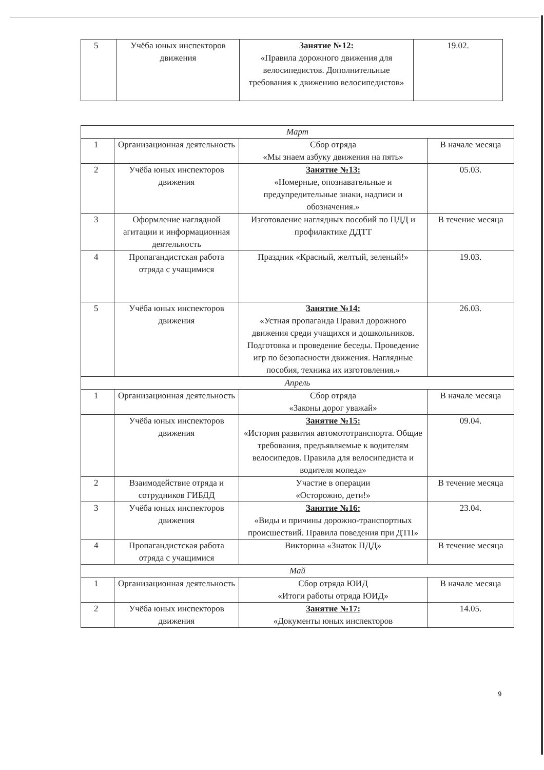| 5 | Учёба юных инспекторов движения | Занятие №12: «Правила дорожного движения для велосипедистов. Дополнительные требования к движению велосипедистов» | 19.02. |
| Март | | | |
| 1 | Организационная деятельность | Сбор отряда «Мы знаем азбуку движения на пять» | В начале месяца |
| 2 | Учёба юных инспекторов движения | Занятие №13: «Номерные, опознавательные и предупредительные знаки, надписи и обозначения.» | 05.03. |
| 3 | Оформление наглядной агитации и информационная деятельность | Изготовление наглядных пособий по ПДД и профилактике ДДТТ | В течение месяца |
| 4 | Пропагандистская работа отряда с учащимися | Праздник «Красный, желтый, зеленый!» | 19.03. |
| 5 | Учёба юных инспекторов движения | Занятие №14: «Устная пропаганда Правил дорожного движения среди учащихся и дошкольников. Подготовка и проведение беседы. Проведение игр по безопасности движения. Наглядные пособия, техника их изготовления.» | 26.03. |
| Апрель | | | |
| 1 | Организационная деятельность | Сбор отряда «Законы дорог уважай» | В начале месяца |
| | Учёба юных инспекторов движения | Занятие №15: «История развития автомототранспорта. Общие требования, предъявляемые к водителям велосипедов. Правила для велосипедиста и водителя мопеда» | 09.04. |
| 2 | Взаимодействие отряда и сотрудников ГИБДД | Участие в операции «Осторожно, дети!» | В течение месяца |
| 3 | Учёба юных инспекторов движения | Занятие №16: «Виды и причины дорожно-транспортных происшествий. Правила поведения при ДТП» | 23.04. |
| 4 | Пропагандистская работа отряда с учащимися | Викторина «Знаток ПДД» | В течение месяца |
| Май | | | |
| 1 | Организационная деятельность | Сбор отряда ЮИД «Итоги работы отряда ЮИД» | В начале месяца |
| 2 | Учёба юных инспекторов движения | Занятие №17: «Документы юных инспекторов | 14.05. |
9